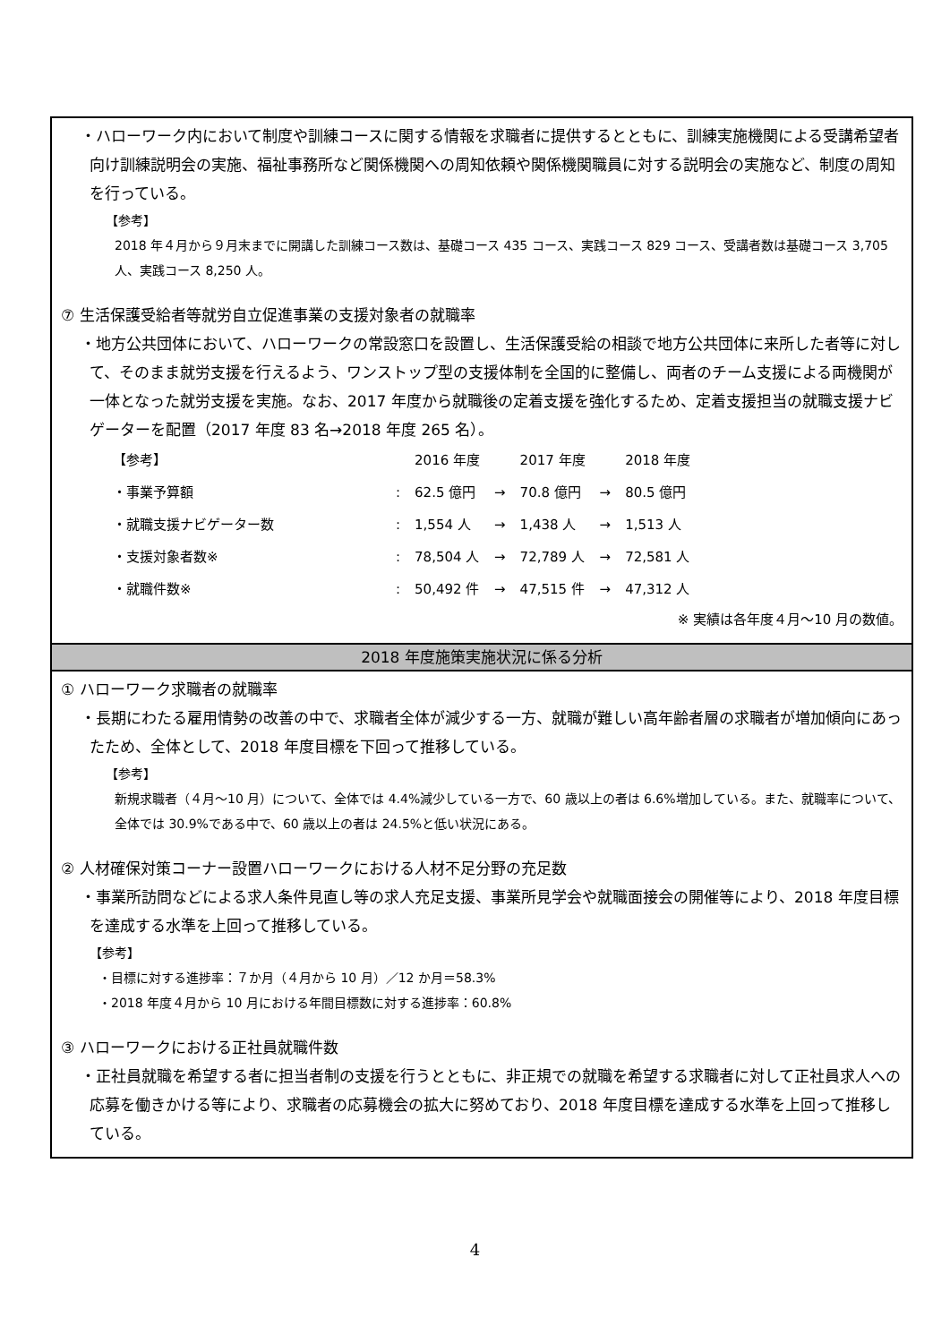・ハローワーク内において制度や訓練コースに関する情報を求職者に提供するとともに、訓練実施機関による受講希望者向け訓練説明会の実施、福祉事務所など関係機関への周知依頼や関係機関職員に対する説明会の実施など、制度の周知を行っている。
【参考】
2018 年４月から９月末までに開講した訓練コース数は、基礎コース 435 コース、実践コース 829 コース、受講者数は基礎コース 3,705 人、実践コース 8,250 人。
⑦ 生活保護受給者等就労自立促進事業の支援対象者の就職率
・地方公共団体において、ハローワークの常設窓口を設置し、生活保護受給の相談で地方公共団体に来所した者等に対して、そのまま就労支援を行えるよう、ワンストップ型の支援体制を全国的に整備し、両者のチーム支援による両機関が一体となった就労支援を実施。なお、2017 年度から就職後の定着支援を強化するため、定着支援担当の就職支援ナビゲーターを配置（2017 年度 83 名→2018 年度 265 名）。
| 【参考】 | | 2016 年度 | | 2017 年度 | | 2018 年度 |
| ・事業予算額 | : | 62.5 億円 | → | 70.8 億円 | → | 80.5 億円 |
| ・就職支援ナビゲーター数 | : | 1,554 人 | → | 1,438 人 | → | 1,513 人 |
| ・支援対象者数※ | : | 78,504 人 | → | 72,789 人 | → | 72,581 人 |
| ・就職件数※ | : | 50,492 件 | → | 47,515 件 | → | 47,312 人 |
※ 実績は各年度４月～10 月の数値。
2018 年度施策実施状況に係る分析
① ハローワーク求職者の就職率
・長期にわたる雇用情勢の改善の中で、求職者全体が減少する一方、就職が難しい高年齢者層の求職者が増加傾向にあったため、全体として、2018 年度目標を下回って推移している。
【参考】
新規求職者（４月～10 月）について、全体では 4.4%減少している一方で、60 歳以上の者は 6.6%増加している。また、就職率について、全体では 30.9%である中で、60 歳以上の者は 24.5%と低い状況にある。
② 人材確保対策コーナー設置ハローワークにおける人材不足分野の充足数
・事業所訪問などによる求人条件見直し等の求人充足支援、事業所見学会や就職面接会の開催等により、2018 年度目標を達成する水準を上回って推移している。
【参考】
・目標に対する進捗率：７か月（４月から 10 月）／12 か月＝58.3%
・2018 年度４月から 10 月における年間目標数に対する進捗率：60.8%
③ ハローワークにおける正社員就職件数
・正社員就職を希望する者に担当者制の支援を行うとともに、非正規での就職を希望する求職者に対して正社員求人への応募を働きかける等により、求職者の応募機会の拡大に努めており、2018 年度目標を達成する水準を上回って推移している。
4